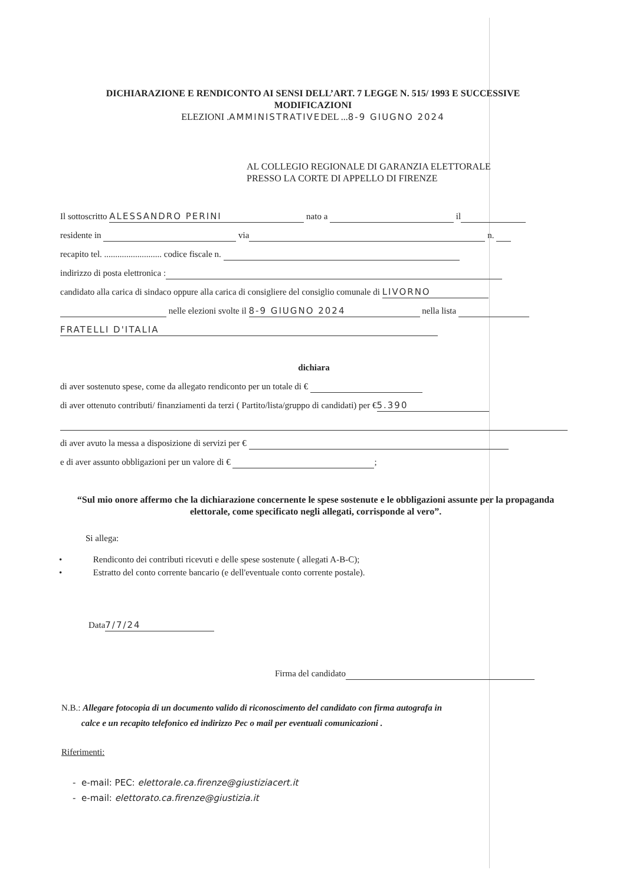DICHIARAZIONE E RENDICONTO AI SENSI DELL’ART. 7 LEGGE N. 515/ 1993 E SUCCESSIVE
MODIFICAZIONI
ELEZIONI .AMMINISTRATIVEDEL ...8-9 GIUGNO 2024
AL COLLEGIO REGIONALE DI GARANZIA ELETTORALE
PRESSO LA CORTE DI APPELLO DI FIRENZE
Il sottoscritto ALESSANDRO PERINI nato a il
residente in via n.
recapito tel. .......................... codice fiscale n.
indirizzo di posta elettronica :
candidato alla carica di sindaco oppure alla carica di consigliere del consiglio comunale di LIVORNO
nelle elezioni svolte il 8-9 GIUGNO 2024 nella lista
FRATELLI D'ITALIA
dichiara
di aver sostenuto spese, come da allegato rendiconto per un totale di €
di aver ottenuto contributi/ finanziamenti da terzi ( Partito/lista/gruppo di candidati) per € 5.390
di aver avuto la messa a disposizione di servizi per €
e di aver assunto obbligazioni per un valore di € ;
“Sul mio onore affermo che la dichiarazione concernente le spese sostenute e le obbligazioni assunte per la propaganda elettorale, come specificato negli allegati, corrisponde al vero”.
Si allega:
• Rendiconto dei contributi ricevuti e delle spese sostenute ( allegati A-B-C);
• Estratto del conto corrente bancario (e dell'eventuale conto corrente postale).
Data 7/7/24
Firma del candidato
N.B.: Allegare fotocopia di un documento valido di riconoscimento del candidato con firma autografa in
calce e un recapito telefonico ed indirizzo Pec o mail per eventuali comunicazioni .
Riferimenti:
- e-mail: PEC: elettorale.ca.firenze@giustiziacert.it
- e-mail: elettorato.ca.firenze@giustizia.it